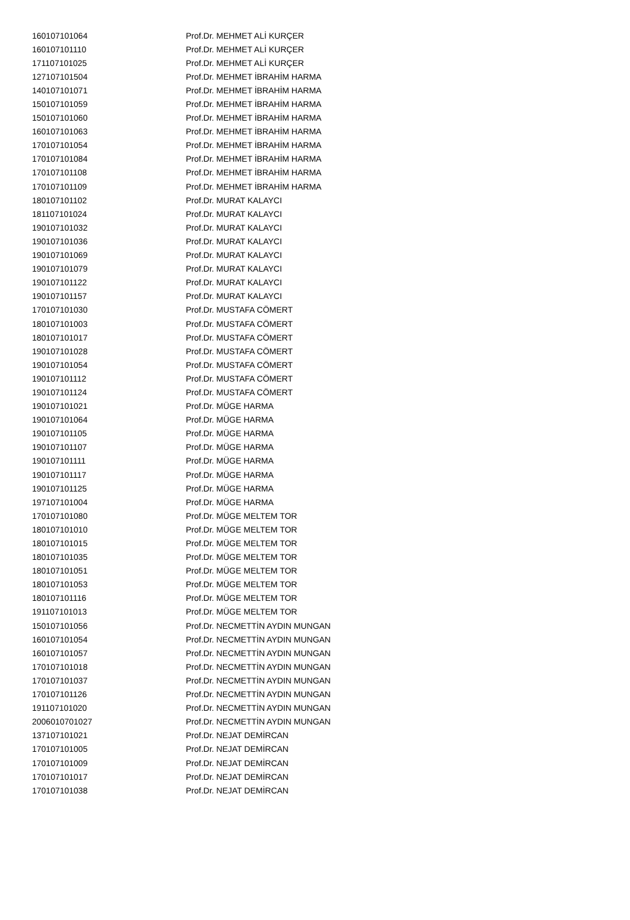| 160107101064 | Prof.Dr. MEHMET ALİ KURÇER |
| 160107101110 | Prof.Dr. MEHMET ALİ KURÇER |
| 171107101025 | Prof.Dr. MEHMET ALİ KURÇER |
| 127107101504 | Prof.Dr. MEHMET İBRAHİM HARMA |
| 140107101071 | Prof.Dr. MEHMET İBRAHİM HARMA |
| 150107101059 | Prof.Dr. MEHMET İBRAHİM HARMA |
| 150107101060 | Prof.Dr. MEHMET İBRAHİM HARMA |
| 160107101063 | Prof.Dr. MEHMET İBRAHİM HARMA |
| 170107101054 | Prof.Dr. MEHMET İBRAHİM HARMA |
| 170107101084 | Prof.Dr. MEHMET İBRAHİM HARMA |
| 170107101108 | Prof.Dr. MEHMET İBRAHİM HARMA |
| 170107101109 | Prof.Dr. MEHMET İBRAHİM HARMA |
| 180107101102 | Prof.Dr. MURAT KALAYCI |
| 181107101024 | Prof.Dr. MURAT KALAYCI |
| 190107101032 | Prof.Dr. MURAT KALAYCI |
| 190107101036 | Prof.Dr. MURAT KALAYCI |
| 190107101069 | Prof.Dr. MURAT KALAYCI |
| 190107101079 | Prof.Dr. MURAT KALAYCI |
| 190107101122 | Prof.Dr. MURAT KALAYCI |
| 190107101157 | Prof.Dr. MURAT KALAYCI |
| 170107101030 | Prof.Dr. MUSTAFA CÖMERT |
| 180107101003 | Prof.Dr. MUSTAFA CÖMERT |
| 180107101017 | Prof.Dr. MUSTAFA CÖMERT |
| 190107101028 | Prof.Dr. MUSTAFA CÖMERT |
| 190107101054 | Prof.Dr. MUSTAFA CÖMERT |
| 190107101112 | Prof.Dr. MUSTAFA CÖMERT |
| 190107101124 | Prof.Dr. MUSTAFA CÖMERT |
| 190107101021 | Prof.Dr. MÜGE HARMA |
| 190107101064 | Prof.Dr. MÜGE HARMA |
| 190107101105 | Prof.Dr. MÜGE HARMA |
| 190107101107 | Prof.Dr. MÜGE HARMA |
| 190107101111 | Prof.Dr. MÜGE HARMA |
| 190107101117 | Prof.Dr. MÜGE HARMA |
| 190107101125 | Prof.Dr. MÜGE HARMA |
| 197107101004 | Prof.Dr. MÜGE HARMA |
| 170107101080 | Prof.Dr. MÜGE MELTEM TOR |
| 180107101010 | Prof.Dr. MÜGE MELTEM TOR |
| 180107101015 | Prof.Dr. MÜGE MELTEM TOR |
| 180107101035 | Prof.Dr. MÜGE MELTEM TOR |
| 180107101051 | Prof.Dr. MÜGE MELTEM TOR |
| 180107101053 | Prof.Dr. MÜGE MELTEM TOR |
| 180107101116 | Prof.Dr. MÜGE MELTEM TOR |
| 191107101013 | Prof.Dr. MÜGE MELTEM TOR |
| 150107101056 | Prof.Dr. NECMETTİN AYDIN MUNGAN |
| 160107101054 | Prof.Dr. NECMETTİN AYDIN MUNGAN |
| 160107101057 | Prof.Dr. NECMETTİN AYDIN MUNGAN |
| 170107101018 | Prof.Dr. NECMETTİN AYDIN MUNGAN |
| 170107101037 | Prof.Dr. NECMETTİN AYDIN MUNGAN |
| 170107101126 | Prof.Dr. NECMETTİN AYDIN MUNGAN |
| 191107101020 | Prof.Dr. NECMETTİN AYDIN MUNGAN |
| 2006010701027 | Prof.Dr. NECMETTİN AYDIN MUNGAN |
| 137107101021 | Prof.Dr. NEJAT DEMİRCAN |
| 170107101005 | Prof.Dr. NEJAT DEMİRCAN |
| 170107101009 | Prof.Dr. NEJAT DEMİRCAN |
| 170107101017 | Prof.Dr. NEJAT DEMİRCAN |
| 170107101038 | Prof.Dr. NEJAT DEMİRCAN |